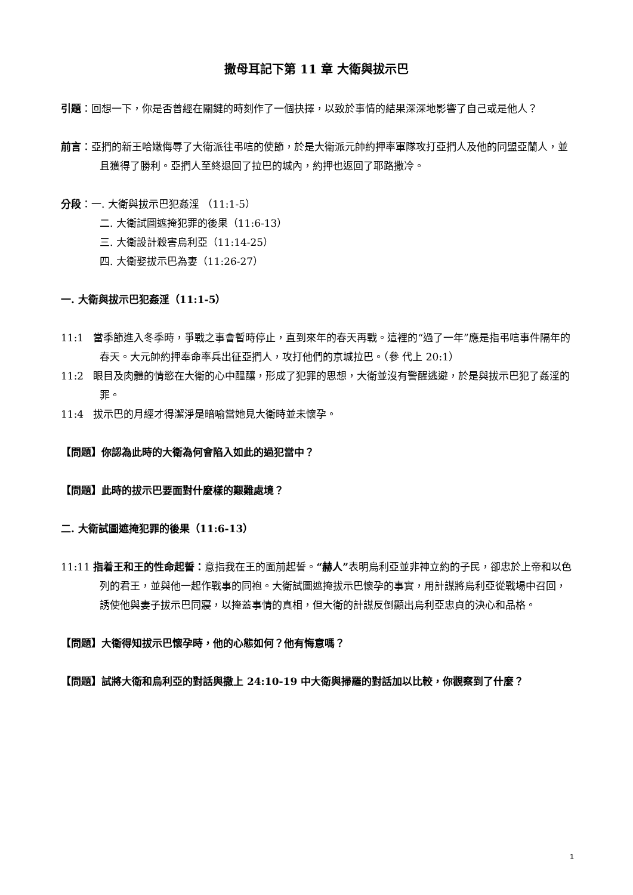撒母耳記下第 11 章 大衛與拔示巴
引題：回想一下，你是否曾經在關鍵的時刻作了一個抉擇，以致於事情的結果深深地影響了自己或是他人？
前言：亞捫的新王哈嫩侮辱了大衛派往弔唁的使節，於是大衛派元帥約押率軍隊攻打亞捫人及他的同盟亞蘭人，並且獲得了勝利。亞捫人至終退回了拉巴的城內，約押也返回了耶路撒冷。
分段：一. 大衛與拔示巴犯姦淫 （11:1-5）
二. 大衛試圖遮掩犯罪的後果（11:6-13）
三. 大衛設計殺害烏利亞（11:14-25）
四. 大衛娶拔示巴為妻（11:26-27）
一. 大衛與拔示巴犯姦淫（11:1-5）
11:1 當季節進入冬季時，爭戰之事會暫時停止，直到來年的春天再戰。這裡的“過了一年”應是指弔唁事件隔年的春天。大元帥約押奉命率兵出征亞捫人，攻打他們的京城拉巴。（參 代上 20:1）
11:2 眼目及肉體的情慾在大衛的心中醞釀，形成了犯罪的思想，大衛並沒有警醒逃避，於是與拔示巴犯了姦淫的罪。
11:4 拔示巴的月經才得潔淨是暗喻當她見大衛時並未懷孕。
【問題】你認為此時的大衛為何會陷入如此的過犯當中？
【問題】此時的拔示巴要面對什麼樣的艱難處境？
二. 大衛試圖遮掩犯罪的後果（11:6-13）
11:11 指着王和王的性命起誓：意指我在王的面前起誓。“赫人”表明烏利亞並非神立約的子民，卻忠於上帝和以色列的君王，並與他一起作戰事的同袍。大衛試圖遮掩拔示巴懷孕的事實，用計謀將烏利亞從戰場中召回，誘使他與妻子拔示巴同寢，以掩蓋事情的真相，但大衛的計謀反倒顯出烏利亞忠貞的決心和品格。
【問題】大衛得知拔示巴懷孕時，他的心態如何？他有悔意嗎？
【問題】試將大衛和烏利亞的對話與撒上 24:10-19 中大衛與掃羅的對話加以比較，你觀察到了什麼？
1